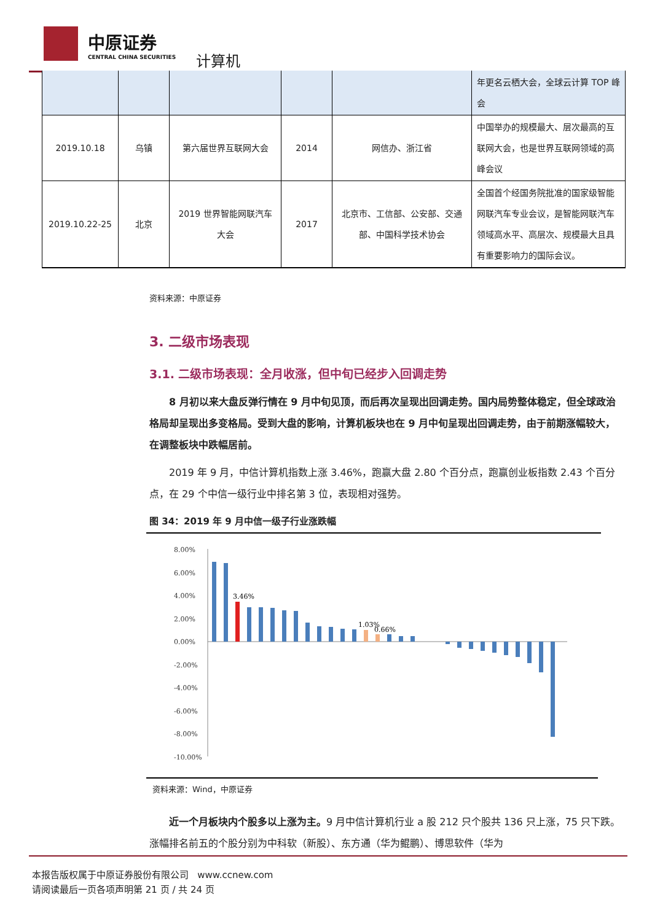中原证券
CENTRAL CHINA SECURITIES
计算机
| | | | | | 年更名云栖大会，全球云计算 TOP 峰会 |
| 2019.10.18 | 乌镇 | 第六届世界互联网大会 | 2014 | 网信办、浙江省 | 中国举办的规模最大、层次最高的互联网大会，也是世界互联网领域的高峰会议 |
| 2019.10.22-25 | 北京 | 2019 世界智能网联汽车大会 | 2017 | 北京市、工信部、公安部、交通部、中国科学技术协会 | 全国首个经国务院批准的国家级智能网联汽车专业会议，是智能网联汽车领域高水平、高层次、规模最大且具有重要影响力的国际会议。 |
资料来源：中原证券
3. 二级市场表现
3.1. 二级市场表现：全月收涨，但中旬已经步入回调走势
8 月初以来大盘反弹行情在 9 月中旬见顶，而后再次呈现出回调走势。国内局势整体稳定，但全球政治格局却呈现出多变格局。受到大盘的影响，计算机板块也在 9 月中旬呈现出回调走势，由于前期涨幅较大，在调整板块中跌幅居前。
2019 年 9 月，中信计算机指数上涨 3.46%，跑赢大盘 2.80 个百分点，跑赢创业板指数 2.43 个百分点，在 29 个中信一级行业中排名第 3 位，表现相对强势。
图 34：2019 年 9 月中信一级子行业涨跌幅
8.00%
6.00%
4.00%
2.00%
0.00%
-2.00%
-4.00%
-6.00%
-8.00%
-10.00%
3.46%
1.03%
0.66%
资料来源：Wind，中原证券
近一个月板块内个股多以上涨为主。9 月中信计算机行业 a 股 212 只个股共 136 只上涨，75 只下跌。涨幅排名前五的个股分别为中科软（新股）、东方通（华为鲲鹏）、博思软件（华为
本报告版权属于中原证券股份有限公司 www.ccnew.com
请阅读最后一页各项声明第 21 页 / 共 24 页